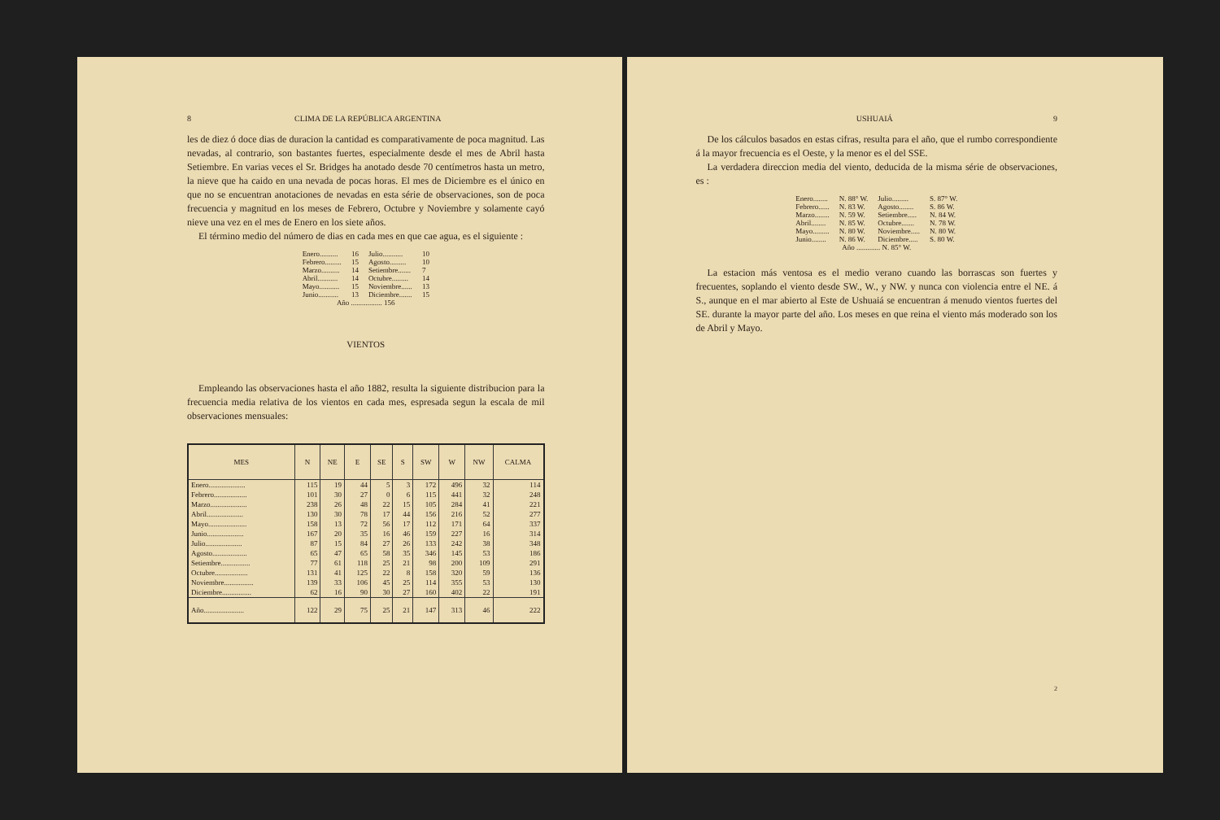8 CLIMA DE LA REPÚBLICA ARGENTINA
les de diez ó doce dias de duracion la cantidad es comparativamente de poca magnitud. Las nevadas, al contrario, son bastantes fuertes, especialmente desde el mes de Abril hasta Setiembre. En varias veces el Sr. Bridges ha anotado desde 70 centímetros hasta un metro, la nieve que ha caido en una nevada de pocas horas. El mes de Diciembre es el único en que no se encuentran anotaciones de nevadas en esta série de observaciones, son de poca frecuencia y magnitud en los meses de Febrero, Octubre y Noviembre y solamente cayó nieve una vez en el mes de Enero en los siete años.
El término medio del número de dias en cada mes en que cae agua, es el siguiente :
| Enero.......... | 16 | Julio........... | 10 |
| Febrero......... | 15 | Agosto......... | 10 |
| Marzo.......... | 14 | Setiembre....... | 7 |
| Abril........... | 14 | Octubre......... | 14 |
| Mayo........... | 15 | Noviembre...... | 13 |
| Junio........... | 13 | Diciembre....... | 15 |
| Año ................. 156 | | | |
VIENTOS
Empleando las observaciones hasta el año 1882, resulta la siguiente distribucion para la frecuencia media relativa de los vientos en cada mes, espresada segun la escala de mil observaciones mensuales:
| MES | N | NE | E | SE | S | SW | W | NW | CALMA |
| --- | --- | --- | --- | --- | --- | --- | --- | --- | --- |
| Enero.................... | 115 | 19 | 44 | 5 | 3 | 172 | 496 | 32 | 114 |
| Febrero.................. | 101 | 30 | 27 | 0 | 6 | 115 | 441 | 32 | 248 |
| Marzo.................... | 238 | 26 | 48 | 22 | 15 | 105 | 284 | 41 | 221 |
| Abril.................... | 130 | 30 | 78 | 17 | 44 | 156 | 216 | 52 | 277 |
| Mayo..................... | 158 | 13 | 72 | 56 | 17 | 112 | 171 | 64 | 337 |
| Junio.................... | 167 | 20 | 35 | 16 | 46 | 159 | 227 | 16 | 314 |
| Julio.................... | 87 | 15 | 84 | 27 | 26 | 133 | 242 | 38 | 348 |
| Agosto................... | 65 | 47 | 65 | 58 | 35 | 346 | 145 | 53 | 186 |
| Setiembre................ | 77 | 61 | 118 | 25 | 21 | 98 | 200 | 109 | 291 |
| Octubre.................. | 131 | 41 | 125 | 22 | 8 | 158 | 320 | 59 | 136 |
| Noviembre................ | 139 | 33 | 106 | 45 | 25 | 114 | 355 | 53 | 130 |
| Diciembre................ | 62 | 16 | 90 | 30 | 27 | 160 | 402 | 22 | 191 |
| Año...................... | 122 | 29 | 75 | 25 | 21 | 147 | 313 | 46 | 222 |
USHUAIÁ 9
De los cálculos basados en estas cifras, resulta para el año, que el rumbo correspondiente á la mayor frecuencia es el Oeste, y la menor es el del SSE.
La verdadera direccion media del viento, deducida de la misma série de observaciones, es :
| Enero........ | N. 88° W. | Julio......... | S. 87° W. |
| Febrero...... | N. 83 W. | Agosto........ | S. 86 W. |
| Marzo........ | N. 59 W. | Setiembre..... | N. 84 W. |
| Abril........ | N. 85 W. | Octubre....... | N. 78 W. |
| Mayo......... | N. 80 W. | Noviembre..... | N. 80 W. |
| Junio........ | N. 86 W. | Diciembre..... | S. 80 W. |
| Año ............. N. 85° W. | | | |
La estacion más ventosa es el medio verano cuando las borrascas son fuertes y frecuentes, soplando el viento desde SW., W., y NW. y nunca con violencia entre el NE. á S., aunque en el mar abierto al Este de Ushuaiá se encuentran á menudo vientos fuertes del SE. durante la mayor parte del año. Los meses en que reina el viento más moderado son los de Abril y Mayo.
2